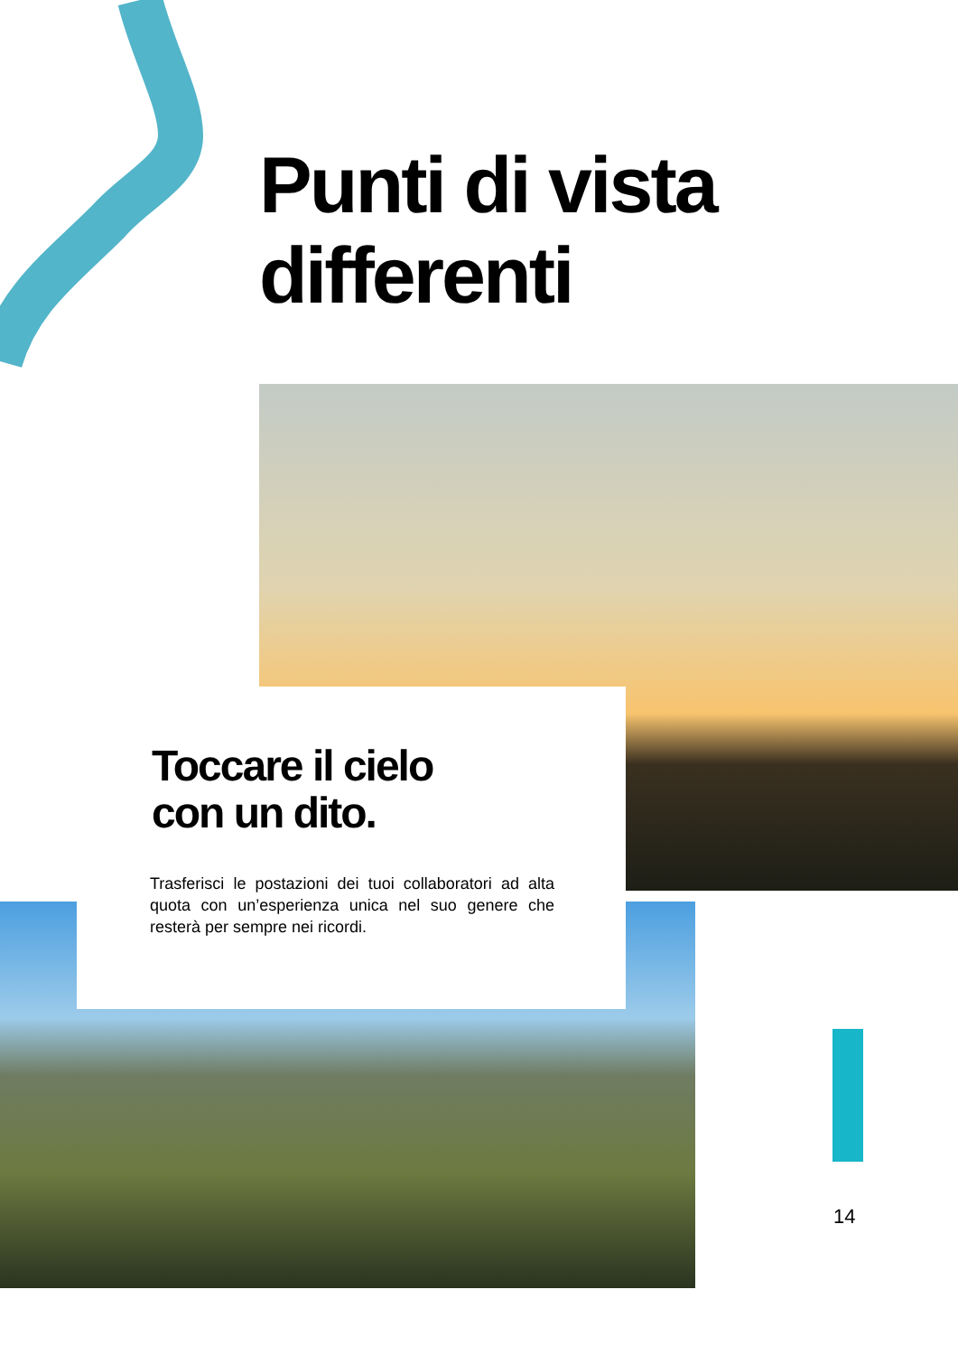Punti di vista
differenti
Toccare il cielo
con un dito.
Trasferisci le postazioni dei tuoi collaboratori ad alta quota con un’esperienza unica nel suo genere che resterà per sempre nei ricordi.
14